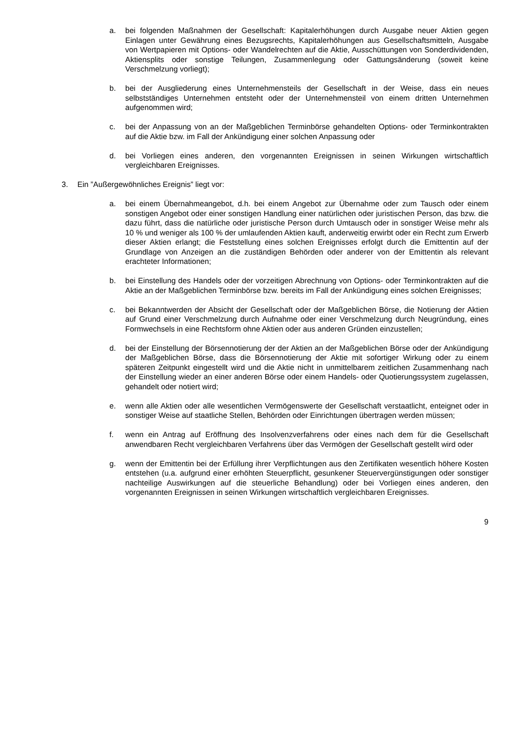a. bei folgenden Maßnahmen der Gesellschaft: Kapitalerhöhungen durch Ausgabe neuer Aktien gegen Einlagen unter Gewährung eines Bezugsrechts, Kapitalerhöhungen aus Gesellschaftsmitteln, Ausgabe von Wertpapieren mit Options- oder Wandelrechten auf die Aktie, Ausschüttungen von Sonderdividenden, Aktiensplits oder sonstige Teilungen, Zusammenlegung oder Gattungsänderung (soweit keine Verschmelzung vorliegt);
b. bei der Ausgliederung eines Unternehmensteils der Gesellschaft in der Weise, dass ein neues selbstständiges Unternehmen entsteht oder der Unternehmensteil von einem dritten Unternehmen aufgenommen wird;
c. bei der Anpassung von an der Maßgeblichen Terminbörse gehandelten Options- oder Terminkontrakten auf die Aktie bzw. im Fall der Ankündigung einer solchen Anpassung oder
d. bei Vorliegen eines anderen, den vorgenannten Ereignissen in seinen Wirkungen wirtschaftlich vergleichbaren Ereignisses.
3. Ein ”Außergewöhnliches Ereignis” liegt vor:
a. bei einem Übernahmeangebot, d.h. bei einem Angebot zur Übernahme oder zum Tausch oder einem sonstigen Angebot oder einer sonstigen Handlung einer natürlichen oder juristischen Person, das bzw. die dazu führt, dass die natürliche oder juristische Person durch Umtausch oder in sonstiger Weise mehr als 10 % und weniger als 100 % der umlaufenden Aktien kauft, anderweitig erwirbt oder ein Recht zum Erwerb dieser Aktien erlangt; die Feststellung eines solchen Ereignisses erfolgt durch die Emittentin auf der Grundlage von Anzeigen an die zuständigen Behörden oder anderer von der Emittentin als relevant erachteter Informationen;
b. bei Einstellung des Handels oder der vorzeitigen Abrechnung von Options- oder Terminkontrakten auf die Aktie an der Maßgeblichen Terminbörse bzw. bereits im Fall der Ankündigung eines solchen Ereignisses;
c. bei Bekanntwerden der Absicht der Gesellschaft oder der Maßgeblichen Börse, die Notierung der Aktien auf Grund einer Verschmelzung durch Aufnahme oder einer Verschmelzung durch Neugründung, eines Formwechsels in eine Rechtsform ohne Aktien oder aus anderen Gründen einzustellen;
d. bei der Einstellung der Börsennotierung der der Aktien an der Maßgeblichen Börse oder der Ankündigung der Maßgeblichen Börse, dass die Börsennotierung der Aktie mit sofortiger Wirkung oder zu einem späteren Zeitpunkt eingestellt wird und die Aktie nicht in unmittelbarem zeitlichen Zusammenhang nach der Einstellung wieder an einer anderen Börse oder einem Handels- oder Quotierungssystem zugelassen, gehandelt oder notiert wird;
e. wenn alle Aktien oder alle wesentlichen Vermögenswerte der Gesellschaft verstaatlicht, enteignet oder in sonstiger Weise auf staatliche Stellen, Behörden oder Einrichtungen übertragen werden müssen;
f. wenn ein Antrag auf Eröffnung des Insolvenzverfahrens oder eines nach dem für die Gesellschaft anwendbaren Recht vergleichbaren Verfahrens über das Vermögen der Gesellschaft gestellt wird oder
g. wenn der Emittentin bei der Erfüllung ihrer Verpflichtungen aus den Zertifikaten wesentlich höhere Kosten entstehen (u.a. aufgrund einer erhöhten Steuerpflicht, gesunkener Steuervergünstigungen oder sonstiger nachteilige Auswirkungen auf die steuerliche Behandlung) oder bei Vorliegen eines anderen, den vorgenannten Ereignissen in seinen Wirkungen wirtschaftlich vergleichbaren Ereignisses.
9